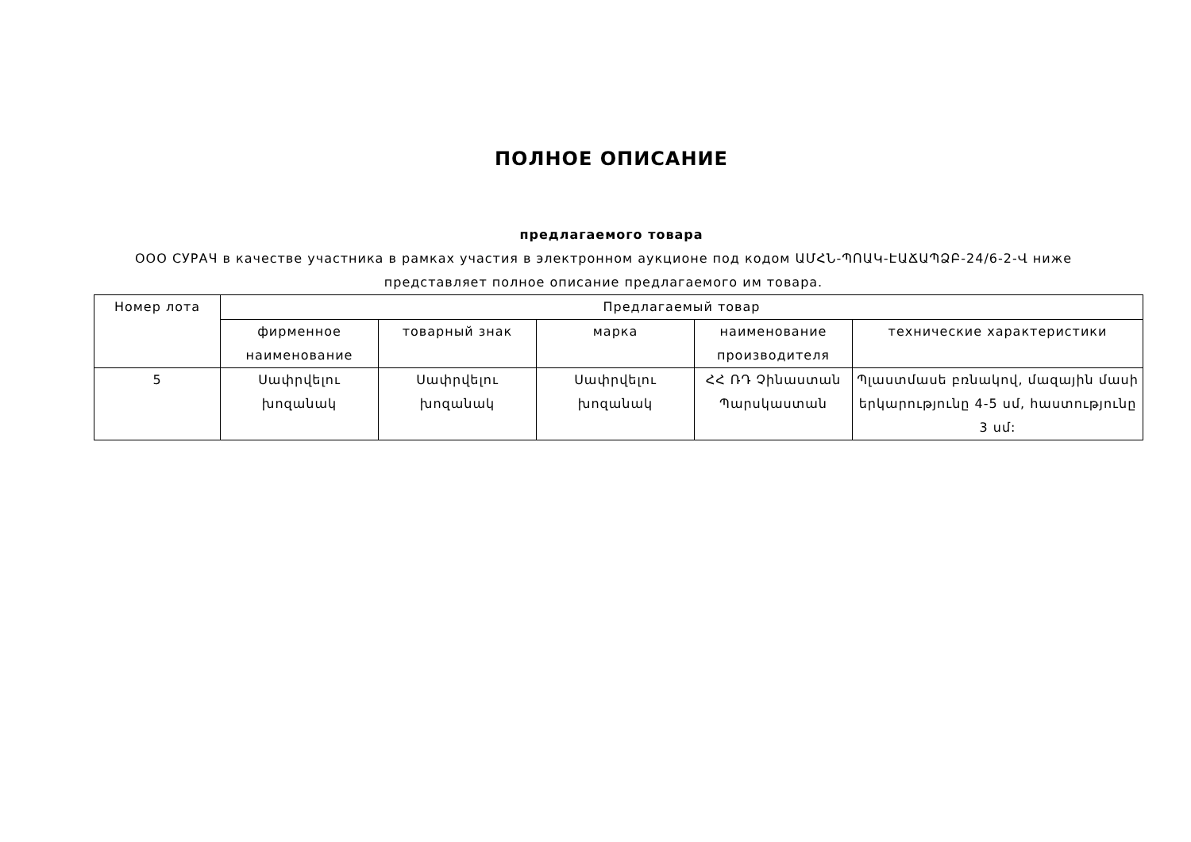ПОЛНОЕ ОПИСАНИЕ
предлагаемого товара
ООО СУРАЧ в качестве участника в рамках участия в электронном аукционе под кодом ԱՄՀՆ-ՊՈԱԿ-ԷԱՃԱՊՁԲ-24/6-2-Վ ниже представляет полное описание предлагаемого им товара.
| Номер лота | Предлагаемый товар | | | | |
| --- | --- | --- | --- | --- | --- |
| | фирменное наименование | товарный знак | марка | наименование производителя | технические характеристики |
| 5 | Սափրվելու խոզանակ | Սափրվելու խոզանակ | Սափրվելու խոզանակ | ՀՀ ՌԴ Չինաստան Պարսկաստան | Պլաստմասե բռնակով, մազային մասի երկարությունը 4-5 սմ, հաստությունը 3 սմ: |